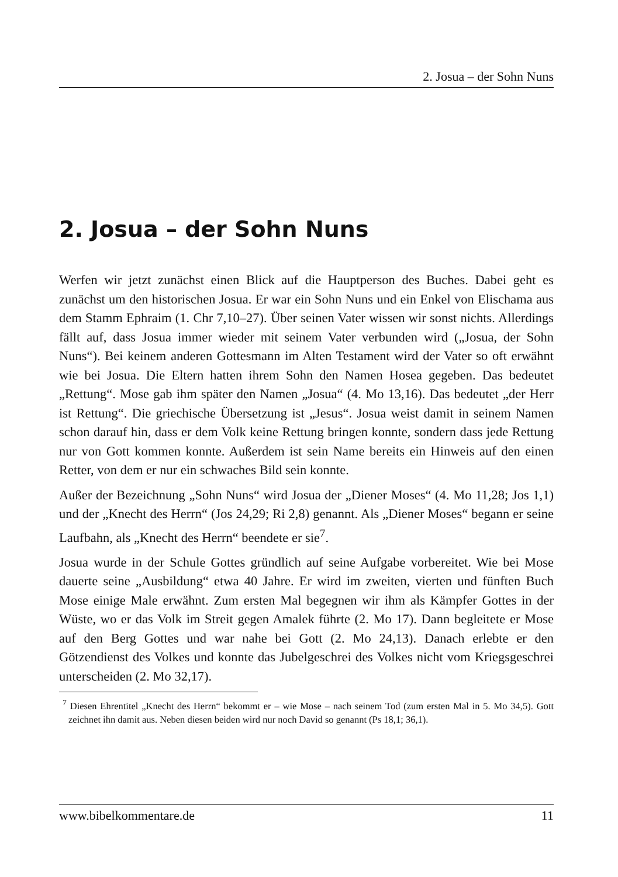2. Josua – der Sohn Nuns
2. Josua – der Sohn Nuns
Werfen wir jetzt zunächst einen Blick auf die Hauptperson des Buches. Dabei geht es zunächst um den historischen Josua. Er war ein Sohn Nuns und ein Enkel von Elischama aus dem Stamm Ephraim (1. Chr 7,10–27). Über seinen Vater wissen wir sonst nichts. Allerdings fällt auf, dass Josua immer wieder mit seinem Vater verbunden wird („Josua, der Sohn Nuns“). Bei keinem anderen Gottesmann im Alten Testament wird der Vater so oft erwähnt wie bei Josua. Die Eltern hatten ihrem Sohn den Namen Hosea gegeben. Das bedeutet „Rettung“. Mose gab ihm später den Namen „Josua“ (4. Mo 13,16). Das bedeutet „der Herr ist Rettung“. Die griechische Übersetzung ist „Jesus“. Josua weist damit in seinem Namen schon darauf hin, dass er dem Volk keine Rettung bringen konnte, sondern dass jede Rettung nur von Gott kommen konnte. Außerdem ist sein Name bereits ein Hinweis auf den einen Retter, von dem er nur ein schwaches Bild sein konnte.
Außer der Bezeichnung „Sohn Nuns“ wird Josua der „Diener Moses“ (4. Mo 11,28; Jos 1,1) und der „Knecht des Herrn“ (Jos 24,29; Ri 2,8) genannt. Als „Diener Moses“ begann er seine Laufbahn, als „Knecht des Herrn“ beendete er sie<sup>7</sup>.
Josua wurde in der Schule Gottes gründlich auf seine Aufgabe vorbereitet. Wie bei Mose dauerte seine „Ausbildung“ etwa 40 Jahre. Er wird im zweiten, vierten und fünften Buch Mose einige Male erwähnt. Zum ersten Mal begegnen wir ihm als Kämpfer Gottes in der Wüste, wo er das Volk im Streit gegen Amalek führte (2. Mo 17). Dann begleitete er Mose auf den Berg Gottes und war nahe bei Gott (2. Mo 24,13). Danach erlebte er den Götzendienst des Volkes und konnte das Jubelgeschrei des Volkes nicht vom Kriegsgeschrei unterscheiden (2. Mo 32,17).
<sup>7</sup> Diesen Ehrentitel „Knecht des Herrn“ bekommt er – wie Mose – nach seinem Tod (zum ersten Mal in 5. Mo 34,5). Gott zeichnet ihn damit aus. Neben diesen beiden wird nur noch David so genannt (Ps 18,1; 36,1).
www.bibelkommentare.de 11